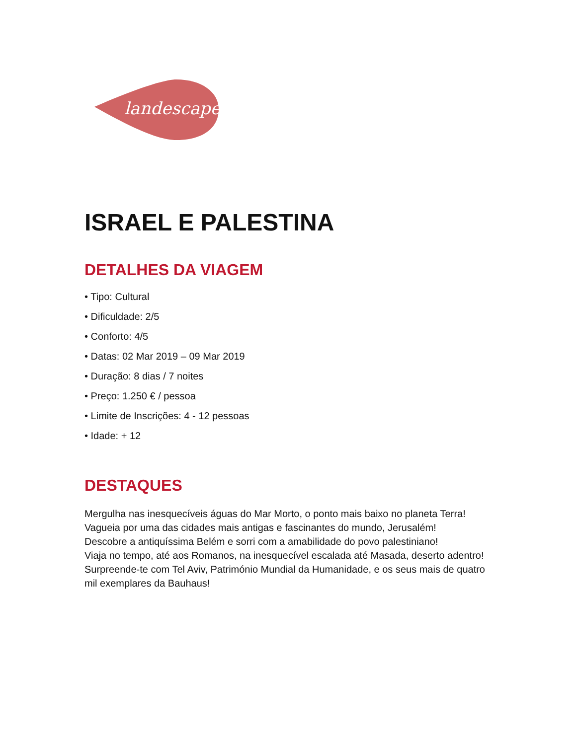landescape
ISRAEL E PALESTINA
DETALHES DA VIAGEM
• Tipo: Cultural
• Dificuldade: 2/5
• Conforto: 4/5
• Datas: 02 Mar 2019 – 09 Mar 2019
• Duração: 8 dias / 7 noites
• Preço: 1.250 € / pessoa
• Limite de Inscrições: 4 - 12 pessoas
• Idade: + 12
DESTAQUES
Mergulha nas inesquecíveis águas do Mar Morto, o ponto mais baixo no planeta Terra!
Vagueia por uma das cidades mais antigas e fascinantes do mundo, Jerusalém!
Descobre a antiquíssima Belém e sorri com a amabilidade do povo palestiniano!
Viaja no tempo, até aos Romanos, na inesquecível escalada até Masada, deserto adentro!
Surpreende-te com Tel Aviv, Património Mundial da Humanidade, e os seus mais de quatro mil exemplares da Bauhaus!